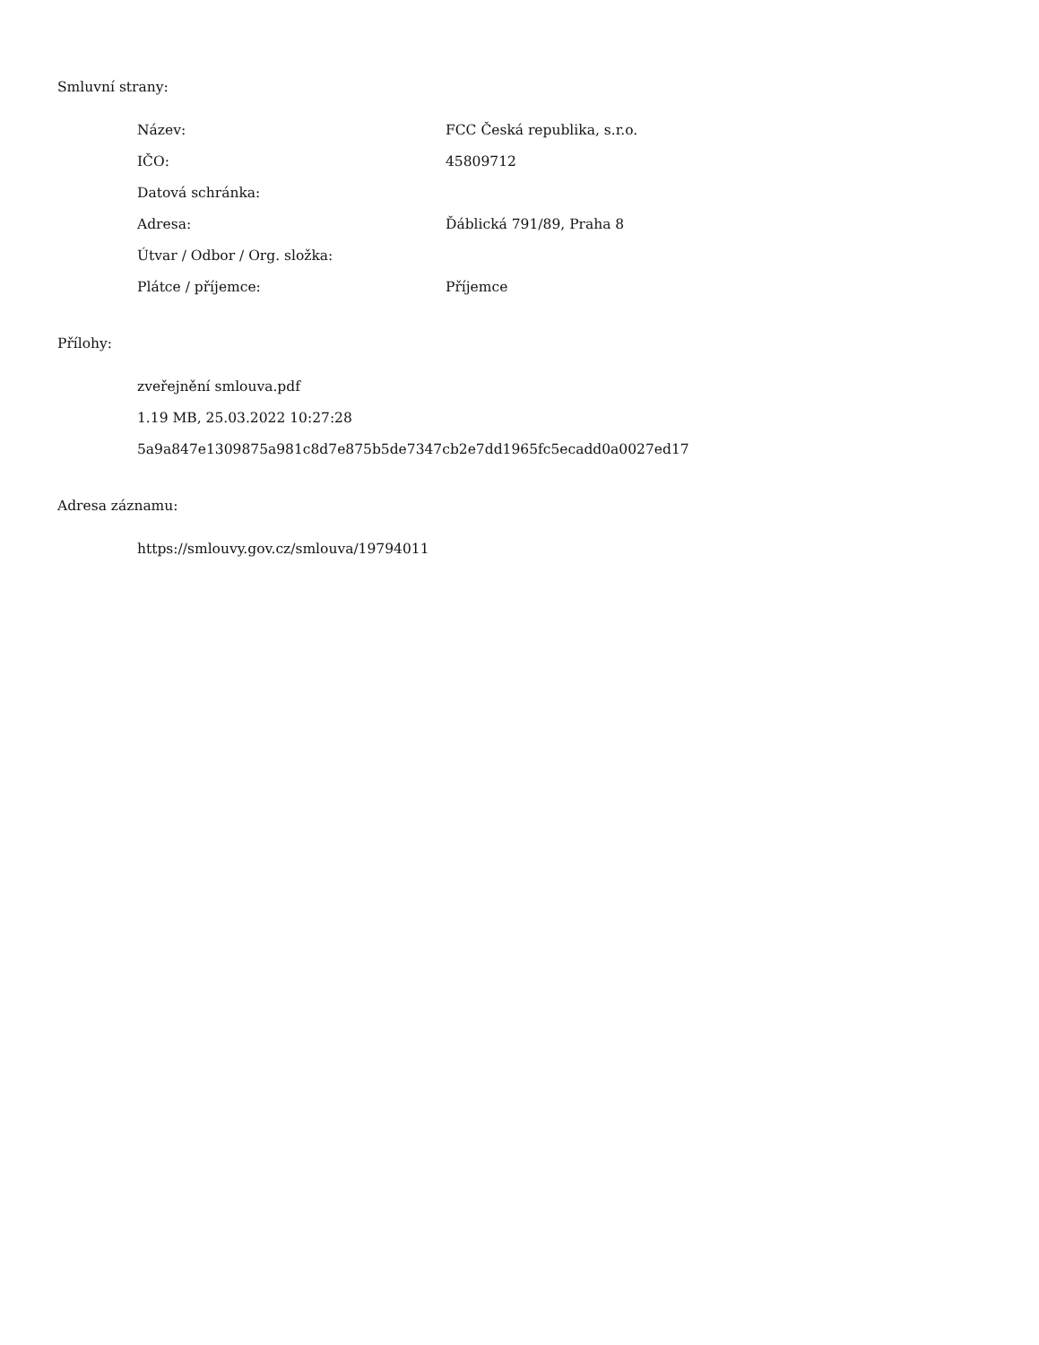Smluvní strany:
| Název: | FCC Česká republika, s.r.o. |
| IČO: | 45809712 |
| Datová schránka: | |
| Adresa: | Ďáblická 791/89, Praha 8 |
| Útvar / Odbor / Org. složka: | |
| Plátce / příjemce: | Příjemce |
Přílohy:
zveřejnění smlouva.pdf
1.19 MB, 25.03.2022 10:27:28
5a9a847e1309875a981c8d7e875b5de7347cb2e7dd1965fc5ecadd0a0027ed17
Adresa záznamu:
https://smlouvy.gov.cz/smlouva/19794011